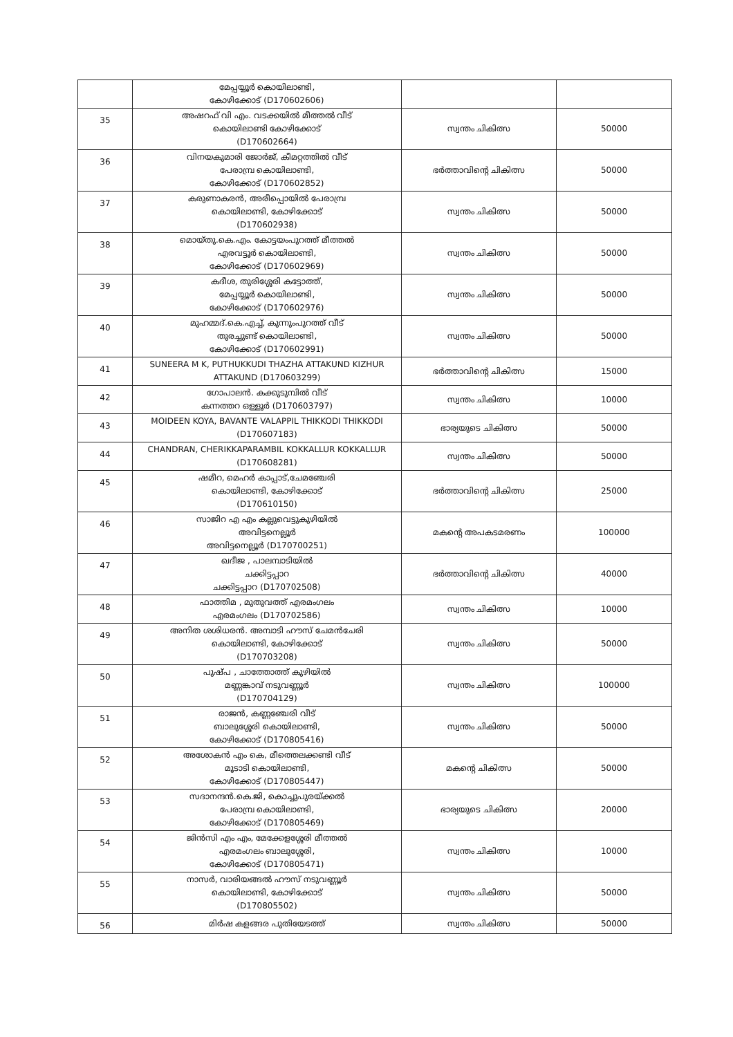| | മേപ്പയ്യൂർ കൊയിലാണ്ടി, കോഴിക്കോട് (D170602606) | | |
| 35 | അഷറഫ് വി എം. വടക്കയിൽ മീത്തൽ വീട് കൊയിലാണ്ടി കോഴിക്കോട് (D170602664) | സ്വന്തം ചികിത്സ | 50000 |
| 36 | വിനയകുമാരി ജോർജ്, കീമറ്റത്തിൽ വീട് പേരാമ്പ്ര കൊയിലാണ്ടി, കോഴിക്കോട് (D170602852) | ഭർത്താവിന്റെ ചികിത്സ | 50000 |
| 37 | കരുണാകരൻ, അരീപ്പൊയിൽ പേരാമ്പ്ര കൊയിലാണ്ടി, കോഴിക്കോട് (D170602938) | സ്വന്തം ചികിത്സ | 50000 |
| 38 | മൊയ്തു.കെ.എം. കോട്ടയംപുറത്ത് മീത്തൽ എരവട്ടൂർ കൊയിലാണ്ടി, കോഴിക്കോട് (D170602969) | സ്വന്തം ചികിത്സ | 50000 |
| 39 | കദീശ, തുരിശ്ശേരി കട്ടോത്ത്, മേപ്പയ്യൂർ കൊയിലാണ്ടി, കോഴിക്കോട് (D170602976) | സ്വന്തം ചികിത്സ | 50000 |
| 40 | മുഹമ്മദ്.കെ.എച്ച്, കുന്നുംപുറത്ത് വീട് തുരച്ചുണ്ട് കൊയിലാണ്ടി, കോഴിക്കോട് (D170602991) | സ്വന്തം ചികിത്സ | 50000 |
| 41 | SUNEERA M K, PUTHUKKUDI THAZHA ATTAKUND KIZHUR ATTAKUND (D170603299) | ഭർത്താവിന്റെ ചികിത്സ | 15000 |
| 42 | ഗോപാലൻ. കക്കുടുമ്പിൽ വീട് കന്നത്തറ ഒള്ളൂർ (D170603797) | സ്വന്തം ചികിത്സ | 10000 |
| 43 | MOIDEEN KOYA, BAVANTE VALAPPIL THIKKODI THIKKODI (D170607183) | ഭാര്യയുടെ ചികിത്സ | 50000 |
| 44 | CHANDRAN, CHERIKKAPARAMBIL KOKKALLUR KOKKALLUR (D170608281) | സ്വന്തം ചികിത്സ | 50000 |
| 45 | ഷമീറ, മെഹർ കാപ്പാട്,ചേമഞ്ചേരി കൊയിലാണ്ടി, കോഴിക്കോട് (D170610150) | ഭർത്താവിന്റെ ചികിത്സ | 25000 |
| 46 | സാജിറ എ എം കല്ലുവെട്ടുകുഴിയിൽ അവിട്ടനെല്ലൂർ അവിട്ടനെല്ലൂർ (D170700251) | മകന്റെ അപകടമരണം | 100000 |
| 47 | ഖദീജ , പാലമ്പാടിയിൽ ചക്കിട്ടപ്പാറ ചക്കിട്ടപ്പാറ (D170702508) | ഭർത്താവിന്റെ ചികിത്സ | 40000 |
| 48 | ഫാത്തിമ , മുതുവത്ത് എരമംഗലം എരമംഗലം (D170702586) | സ്വന്തം ചികിത്സ | 10000 |
| 49 | അനിത ശശിധരൻ. അമ്പാടി ഹൗസ് ചേമൻചേരി കൊയിലാണ്ടി, കോഴിക്കോട് (D170703208) | സ്വന്തം ചികിത്സ | 50000 |
| 50 | പുഷ്പ , ചാത്തോത്ത് കുഴിയിൽ മണ്ണങ്കാവ് നടുവണ്ണൂർ (D170704129) | സ്വന്തം ചികിത്സ | 100000 |
| 51 | രാജൻ, കണ്ണഞ്ചേരി വീട് ബാലുശ്ശേരി കൊയിലാണ്ടി, കോഴിക്കോട് (D170805416) | സ്വന്തം ചികിത്സ | 50000 |
| 52 | അശോകൻ എം കെ, മീത്തെലക്കണ്ടി വീട് മൂടാടി കൊയിലാണ്ടി, കോഴിക്കോട് (D170805447) | മകന്റെ ചികിത്സ | 50000 |
| 53 | സദാനന്ദൻ.കെ.ജി, കൊച്ചുപുരയ്ക്കൽ പേരാമ്പ്ര കൊയിലാണ്ടി, കോഴിക്കോട് (D170805469) | ഭാര്യയുടെ ചികിത്സ | 20000 |
| 54 | ജിൻസി എം എം, മേക്കേളശ്ശേരി മീത്തൽ എരമംഗലം ബാലുശ്ശേരി, കോഴിക്കോട് (D170805471) | സ്വന്തം ചികിത്സ | 10000 |
| 55 | നാസർ, വാരിയങ്ങൽ ഹൗസ് നടുവണ്ണൂർ കൊയിലാണ്ടി, കോഴിക്കോട് (D170805502) | സ്വന്തം ചികിത്സ | 50000 |
| 56 | മിർഷ കളങ്ങര പുതിയേടത്ത് | സ്വന്തം ചികിത്സ | 50000 |